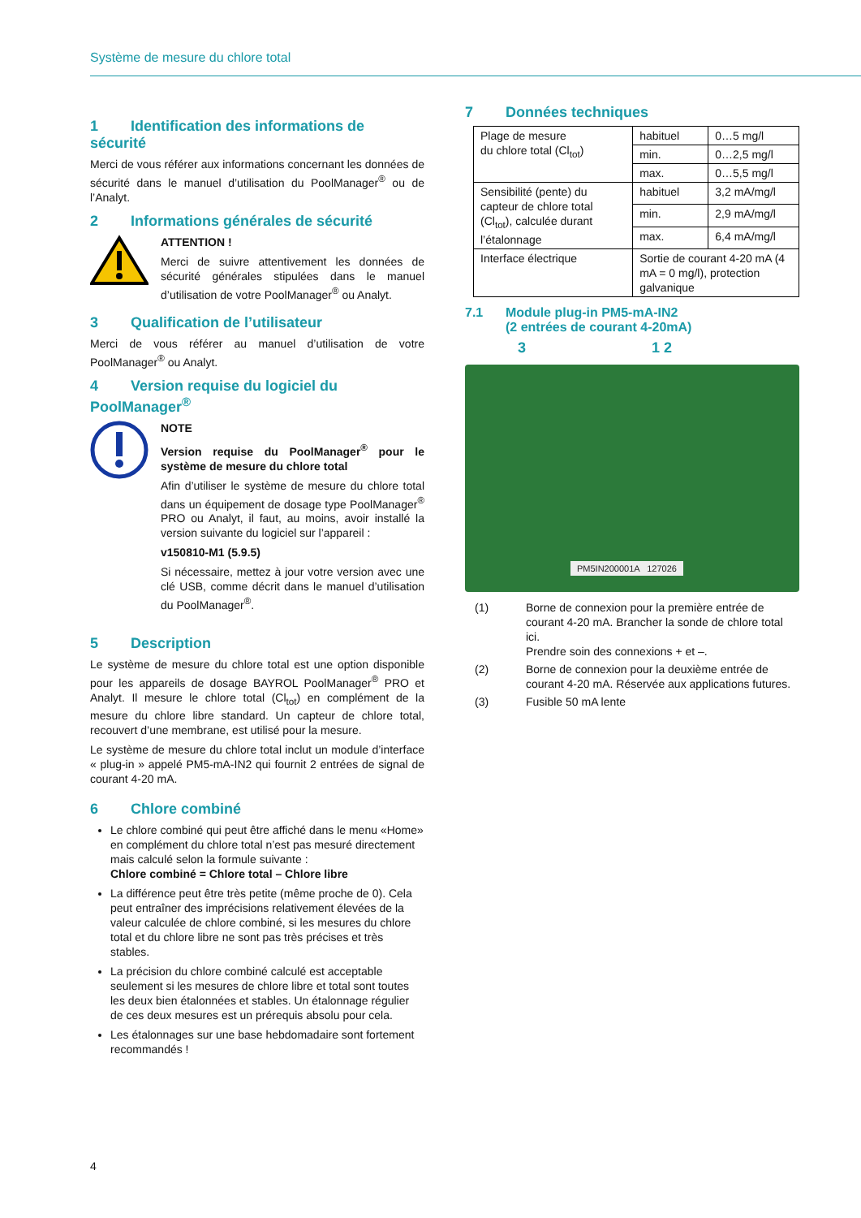Système de mesure du chlore total
1 Identification des informations de sécurité
Merci de vous référer aux informations concernant les données de sécurité dans le manuel d’utilisation du PoolManager<sup>®</sup> ou de l’Analyt.
2 Informations générales de sécurité
ATTENTION !
Merci de suivre attentivement les données de sécurité générales stipulées dans le manuel d’utilisation de votre PoolManager<sup>®</sup> ou Analyt.
3 Qualification de l’utilisateur
Merci de vous référer au manuel d’utilisation de votre PoolManager<sup>®</sup> ou Analyt.
4 Version requise du logiciel du PoolManager<sup>®</sup>
NOTE
Version requise du PoolManager<sup>®</sup> pour le système de mesure du chlore total
Afin d’utiliser le système de mesure du chlore total dans un équipement de dosage type PoolManager<sup>®</sup> PRO ou Analyt, il faut, au moins, avoir installé la version suivante du logiciel sur l’appareil :
v150810-M1 (5.9.5)
Si nécessaire, mettez à jour votre version avec une clé USB, comme décrit dans le manuel d’utilisation du PoolManager<sup>®</sup>.
5 Description
Le système de mesure du chlore total est une option disponible pour les appareils de dosage BAYROL PoolManager<sup>®</sup> PRO et Analyt. Il mesure le chlore total (Cl<sub>tot</sub>) en complément de la mesure du chlore libre standard. Un capteur de chlore total, recouvert d’une membrane, est utilisé pour la mesure.
Le système de mesure du chlore total inclut un module d’interface « plug-in » appelé PM5-mA-IN2 qui fournit 2 entrées de signal de courant 4-20 mA.
6 Chlore combiné
Le chlore combiné qui peut être affiché dans le menu «Home» en complément du chlore total n’est pas mesuré directement mais calculé selon la formule suivante :
Chlore combiné = Chlore total – Chlore libre
La différence peut être très petite (même proche de 0). Cela peut entraîner des imprécisions relativement élevées de la valeur calculée de chlore combiné, si les mesures du chlore total et du chlore libre ne sont pas très précises et très stables.
La précision du chlore combiné calculé est acceptable seulement si les mesures de chlore libre et total sont toutes les deux bien étalonnées et stables. Un étalonnage régulier de ces deux mesures est un prérequis absolu pour cela.
Les étalonnages sur une base hebdomadaire sont fortement recommandés !
7 Données techniques
| Plage de mesure du chlore total (Cl<sub>tot</sub>) | habituel | 0…5 mg/l |
| | min. | 0…2,5 mg/l |
| | max. | 0…5,5 mg/l |
| Sensibilité (pente) du capteur de chlore total (Cl<sub>tot</sub>), calculée durant l’étalonnage | habituel | 3,2 mA/mg/l |
| | min. | 2,9 mA/mg/l |
| | max. | 6,4 mA/mg/l |
| Interface électrique | Sortie de courant 4-20 mA (4 mA = 0 mg/l), protection galvanique | |
7.1 Module plug-in PM5-mA-IN2
(2 entrées de courant 4-20mA)
3 1 2
PM5IN200001A 127026
(1) Borne de connexion pour la première entrée de courant 4-20 mA. Brancher la sonde de chlore total ici.
Prendre soin des connexions + et –.
(2) Borne de connexion pour la deuxième entrée de courant 4-20 mA. Réservée aux applications futures.
(3) Fusible 50 mA lente
4